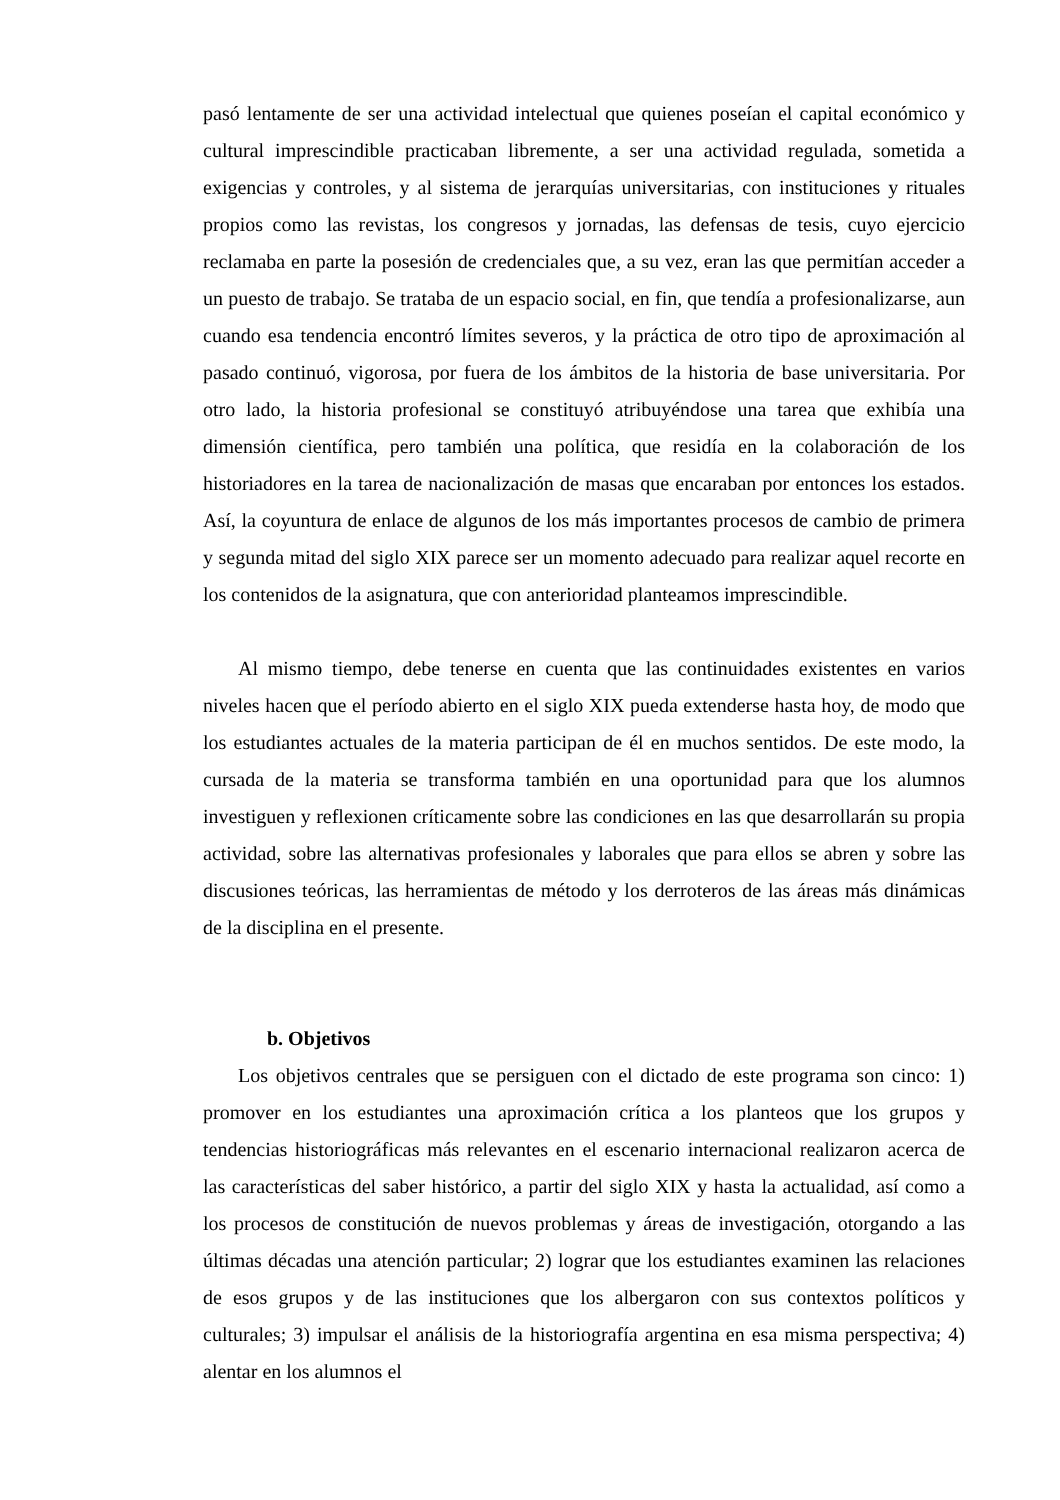pasó lentamente de ser una actividad intelectual que quienes poseían el capital económico y cultural imprescindible practicaban libremente, a ser una actividad regulada, sometida a exigencias y controles, y al sistema de jerarquías universitarias, con instituciones y rituales propios como las revistas, los congresos y jornadas, las defensas de tesis, cuyo ejercicio reclamaba en parte la posesión de credenciales que, a su vez, eran las que permitían acceder a un puesto de trabajo. Se trataba de un espacio social, en fin, que tendía a profesionalizarse, aun cuando esa tendencia encontró límites severos, y la práctica de otro tipo de aproximación al pasado continuó, vigorosa, por fuera de los ámbitos de la historia de base universitaria. Por otro lado, la historia profesional se constituyó atribuyéndose una tarea que exhibía una dimensión científica, pero también una política, que residía en la colaboración de los historiadores en la tarea de nacionalización de masas que encaraban por entonces los estados. Así, la coyuntura de enlace de algunos de los más importantes procesos de cambio de primera y segunda mitad del siglo XIX parece ser un momento adecuado para realizar aquel recorte en los contenidos de la asignatura, que con anterioridad planteamos imprescindible.
Al mismo tiempo, debe tenerse en cuenta que las continuidades existentes en varios niveles hacen que el período abierto en el siglo XIX pueda extenderse hasta hoy, de modo que los estudiantes actuales de la materia participan de él en muchos sentidos. De este modo, la cursada de la materia se transforma también en una oportunidad para que los alumnos investiguen y reflexionen críticamente sobre las condiciones en las que desarrollarán su propia actividad, sobre las alternativas profesionales y laborales que para ellos se abren y sobre las discusiones teóricas, las herramientas de método y los derroteros de las áreas más dinámicas de la disciplina en el presente.
b. Objetivos
Los objetivos centrales que se persiguen con el dictado de este programa son cinco: 1) promover en los estudiantes una aproximación crítica a los planteos que los grupos y tendencias historiográficas más relevantes en el escenario internacional realizaron acerca de las características del saber histórico, a partir del siglo XIX y hasta la actualidad, así como a los procesos de constitución de nuevos problemas y áreas de investigación, otorgando a las últimas décadas una atención particular; 2) lograr que los estudiantes examinen las relaciones de esos grupos y de las instituciones que los albergaron con sus contextos políticos y culturales; 3) impulsar el análisis de la historiografía argentina en esa misma perspectiva; 4) alentar en los alumnos el